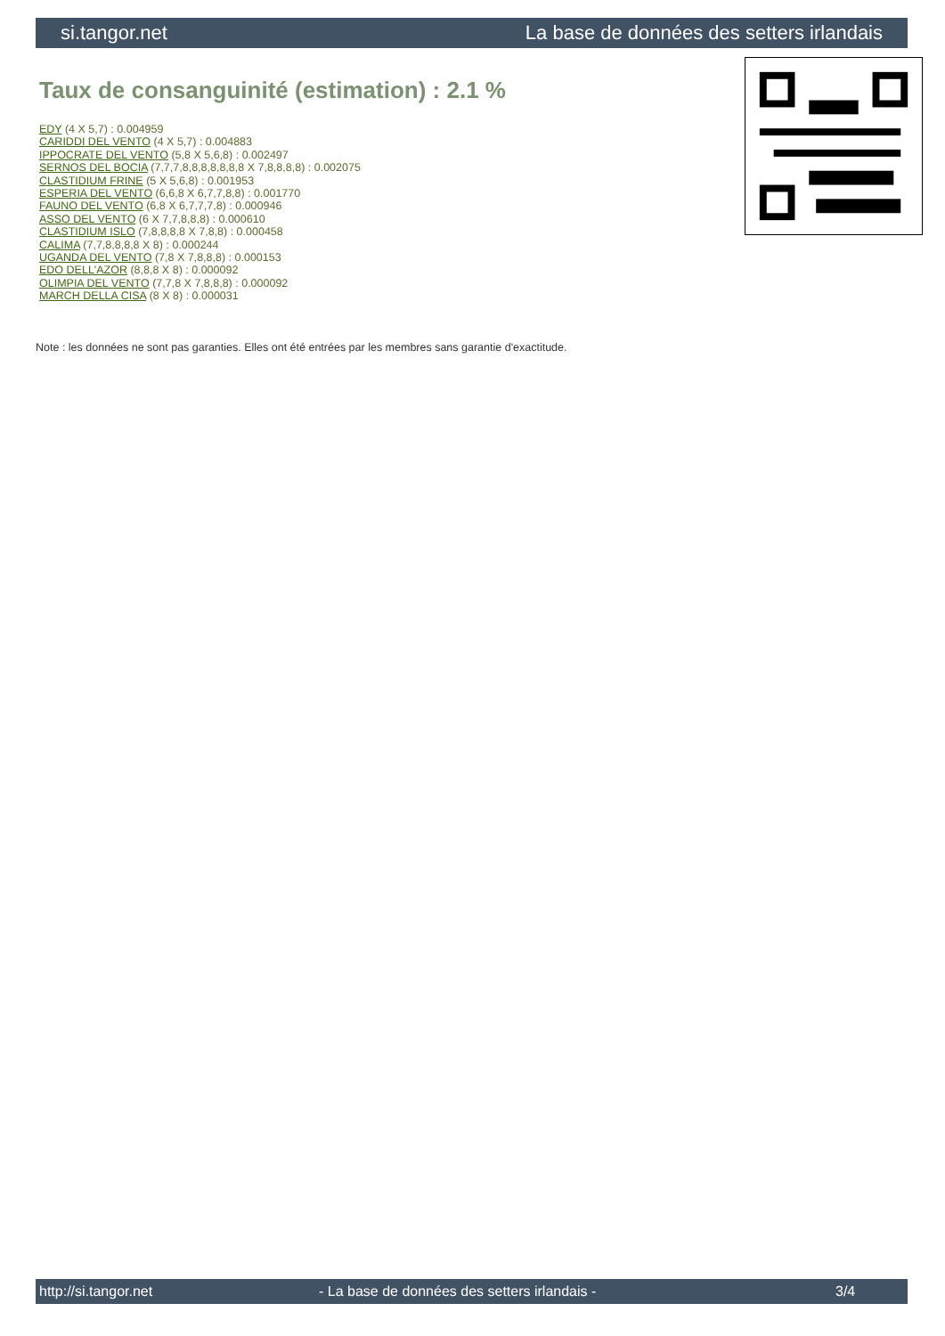si.tangor.net La base de données des setters irlandais
Taux de consanguinité (estimation) : 2.1 %
EDY (4 X 5,7) : 0.004959
CARIDDI DEL VENTO (4 X 5,7) : 0.004883
IPPOCRATE DEL VENTO (5,8 X 5,6,8) : 0.002497
SERNOS DEL BOCIA (7,7,7,8,8,8,8,8,8,8 X 7,8,8,8,8) : 0.002075
CLASTIDIUM FRINE (5 X 5,6,8) : 0.001953
ESPERIA DEL VENTO (6,6,8 X 6,7,7,8,8) : 0.001770
FAUNO DEL VENTO (6,8 X 6,7,7,7,8) : 0.000946
ASSO DEL VENTO (6 X 7,7,8,8,8) : 0.000610
CLASTIDIUM ISLO (7,8,8,8,8 X 7,8,8) : 0.000458
CALIMA (7,7,8,8,8,8 X 8) : 0.000244
UGANDA DEL VENTO (7,8 X 7,8,8,8) : 0.000153
EDO DELL'AZOR (8,8,8 X 8) : 0.000092
OLIMPIA DEL VENTO (7,7,8 X 7,8,8,8) : 0.000092
MARCH DELLA CISA (8 X 8) : 0.000031
Note : les données ne sont pas garanties. Elles ont été entrées par les membres sans garantie d'exactitude.
http://si.tangor.net - La base de données des setters irlandais - 3/4